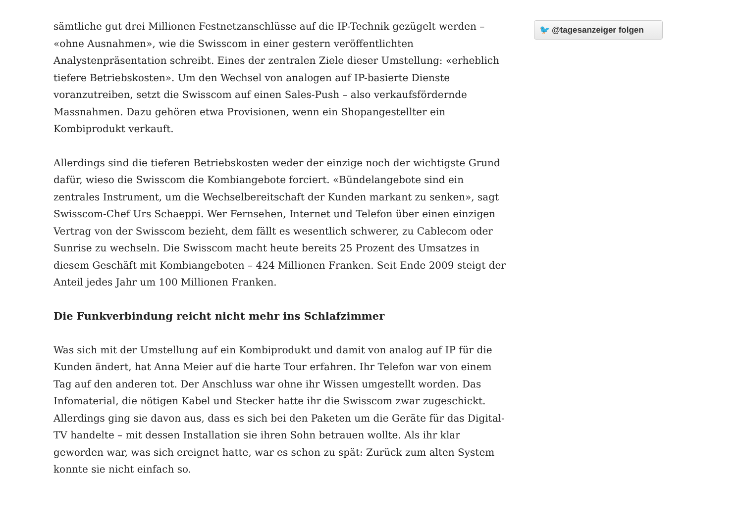sämtliche gut drei Millionen Festnetzanschlüsse auf die IP-Technik gezügelt werden – «ohne Ausnahmen», wie die Swisscom in einer gestern veröffentlichten Analystenpräsentation schreibt. Eines der zentralen Ziele dieser Umstellung: «erheblich tiefere Betriebskosten». Um den Wechsel von analogen auf IP-basierte Dienste voranzutreiben, setzt die Swisscom auf einen Sales-Push – also verkaufsfördernde Massnahmen. Dazu gehören etwa Provisionen, wenn ein Shopangestellter ein Kombiprodukt verkauft.
Allerdings sind die tieferen Betriebskosten weder der einzige noch der wichtigste Grund dafür, wieso die Swisscom die Kombiangebote forciert. «Bündelangebote sind ein zentrales Instrument, um die Wechselbereitschaft der Kunden markant zu senken», sagt Swisscom-Chef Urs Schaeppi. Wer Fernsehen, Internet und Telefon über einen einzigen Vertrag von der Swisscom bezieht, dem fällt es wesentlich schwerer, zu Cablecom oder Sunrise zu wechseln. Die Swisscom macht heute bereits 25 Prozent des Umsatzes in diesem Geschäft mit Kombiangeboten – 424 Millionen Franken. Seit Ende 2009 steigt der Anteil jedes Jahr um 100 Millionen Franken.
Die Funkverbindung reicht nicht mehr ins Schlafzimmer
Was sich mit der Umstellung auf ein Kombiprodukt und damit von analog auf IP für die Kunden ändert, hat Anna Meier auf die harte Tour erfahren. Ihr Telefon war von einem Tag auf den anderen tot. Der Anschluss war ohne ihr Wissen umgestellt worden. Das Infomaterial, die nötigen Kabel und Stecker hatte ihr die Swisscom zwar zugeschickt. Allerdings ging sie davon aus, dass es sich bei den Paketen um die Geräte für das Digital-TV handelte – mit dessen Installation sie ihren Sohn betrauen wollte. Als ihr klar geworden war, was sich ereignet hatte, war es schon zu spät: Zurück zum alten System konnte sie nicht einfach so.
🐦 @tagesanzeiger folgen